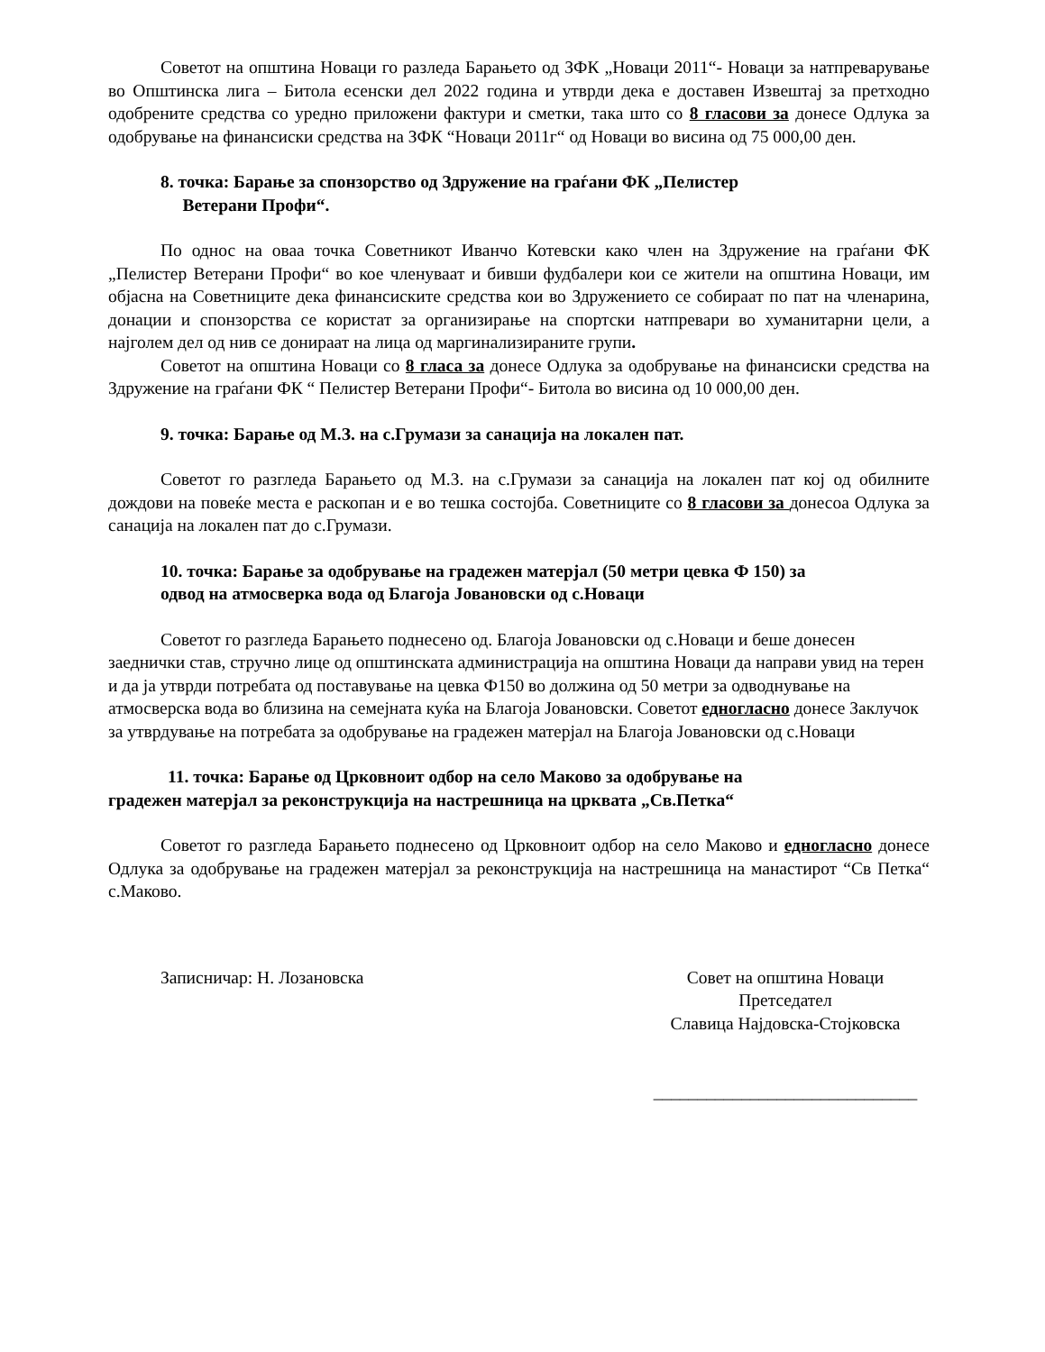Советот на општина Новаци го разледа Барањето од ЗФК „Новаци 2011“- Новаци за натпреварување во Општинска лига – Битола есенски дел 2022 година и утврди дека е доставен Извештај за претходно одобрените средства со уредно приложени фактури и сметки, така што со 8 гласови за донесе Одлука за одобрување на финансиски средства на ЗФК “Новаци 2011г“ од Новаци во висина од 75 000,00 ден.
8. точка: Барање за спонзорство од Здружение на граѓани ФК „Пелистер
Ветерани Профи“.
По однос на оваа точка Советникот Иванчо Котевски како член на Здружение на граѓани ФК „Пелистер Ветерани Профи“ во кое членуваат и бивши фудбалери кои се жители на општина Новаци, им објасна на Советниците дека финансиските средства кои во Здружението се собираат по пат на членарина, донации и спонзорства се користат за организирање на спортски натпревари во хуманитарни цели, а најголем дел од нив се донираат на лица од маргинализираните групи.
Советот на општина Новаци со 8 гласа за донесе Одлука за одобрување на финансиски средства на Здружение на граѓани ФК “ Пелистер Ветерани Профи“- Битола во висина од 10 000,00 ден.
9. точка: Барање од М.З. на с.Грумази за санација на локален пат.
Советот го разгледа Барањето од М.З. на с.Грумази за санација на локален пат кој од обилните дождови на повеќе места е раскопан и е во тешка состојба. Советниците со 8 гласови за донесоа Одлука за санација на локален пат до с.Грумази.
10. точка: Барање за одобрување на градежен матерјал (50 метри цевка Ф 150) за
одвод на атмосверка вода од Благоја Јовановски од с.Новаци
Советот го разгледа Барањето поднесено од. Благоја Јовановски од с.Новаци и беше донесен заеднички став, стручно лице од општинската администрација на општина Новаци да направи увид на терен и да ја утврди потребата од поставување на цевка Ф150 во должина од 50 метри за одводнување на атмосверска вода во близина на семејната куќа на Благоја Јовановски. Советот едногласно донесе Заклучок за утврдување на потребата за одобрување на градежен матерјал на Благоја Јовановски од с.Новаци
11. точка: Барање од Црковноит одбор на село Маково за одобрување на
градежен матерјал за реконструкција на настрешница на црквата „Св.Петка“
Советот го разгледа Барањето поднесено од Црковноит одбор на село Маково и едногласно донесе Одлука за одобрување на градежен матерјал за реконструкција на настрешница на манастирот “Св Петка“ с.Маково.
Записничар: Н. Лозановска Совет на општина Новаци
Претседател
Славица Најдовска-Стојковска
______________________________